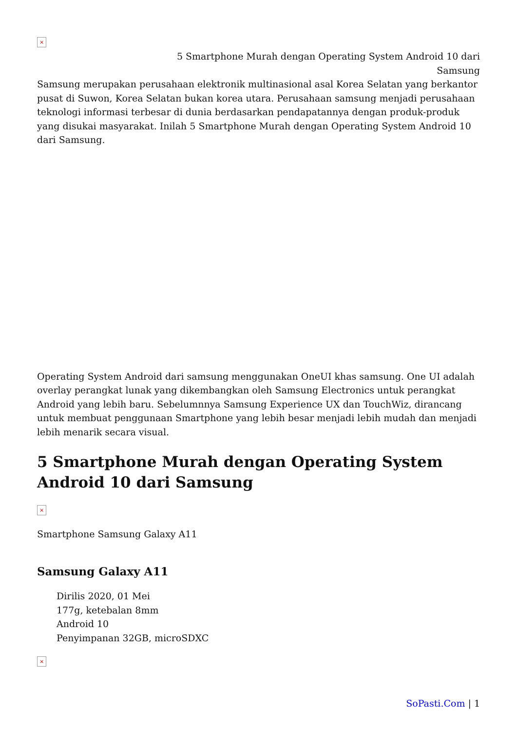×
5 Smartphone Murah dengan Operating System Android 10 dari
Samsung
Samsung merupakan perusahaan elektronik multinasional asal Korea Selatan yang berkantor pusat di Suwon, Korea Selatan bukan korea utara. Perusahaan samsung menjadi perusahaan teknologi informasi terbesar di dunia berdasarkan pendapatannya dengan produk-produk yang disukai masyarakat. Inilah 5 Smartphone Murah dengan Operating System Android 10 dari Samsung.
Operating System Android dari samsung menggunakan OneUI khas samsung. One UI adalah overlay perangkat lunak yang dikembangkan oleh Samsung Electronics untuk perangkat Android yang lebih baru. Sebelumnnya Samsung Experience UX dan TouchWiz, dirancang untuk membuat penggunaan Smartphone yang lebih besar menjadi lebih mudah dan menjadi lebih menarik secara visual.
5 Smartphone Murah dengan Operating System Android 10 dari Samsung
×
Smartphone Samsung Galaxy A11
Samsung Galaxy A11
Dirilis 2020, 01 Mei
177g, ketebalan 8mm
Android 10
Penyimpanan 32GB, microSDXC
×
SoPasti.Com | 1